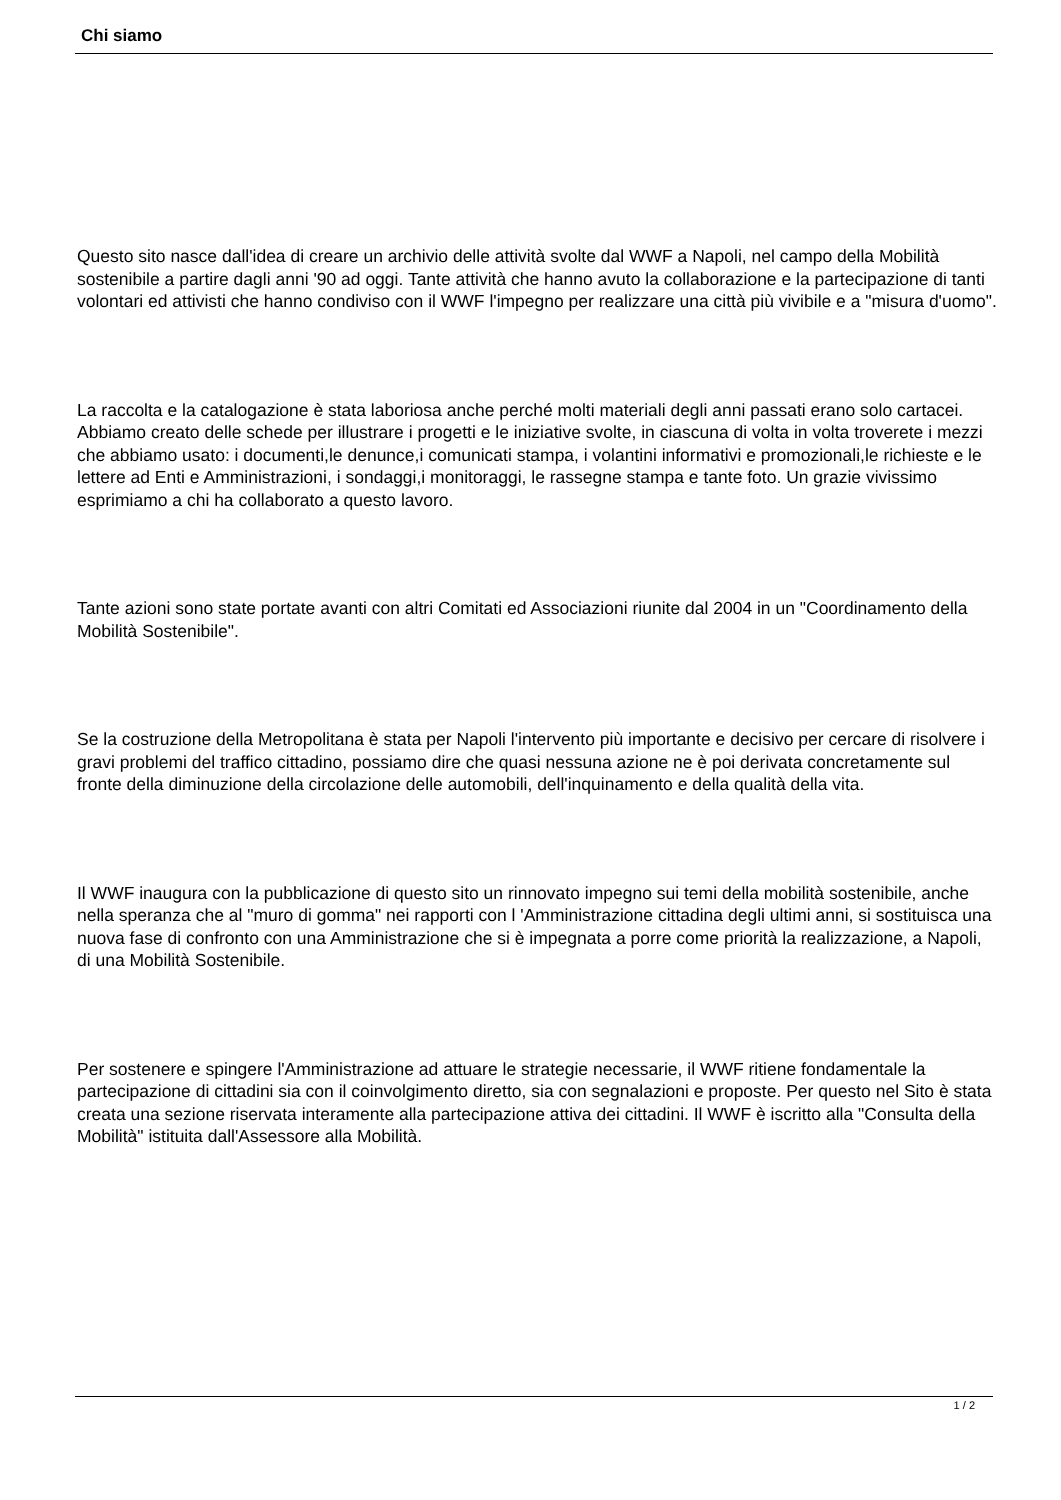Chi siamo
Questo sito nasce dall'idea di creare un archivio delle attività svolte dal WWF a Napoli, nel campo della Mobilità sostenibile a partire dagli anni '90 ad oggi. Tante attività che hanno avuto la collaborazione e la partecipazione di tanti volontari ed attivisti che hanno condiviso con il WWF l'impegno per realizzare una città più vivibile e a "misura d'uomo".
La raccolta e la catalogazione è stata laboriosa anche perché molti materiali degli anni passati erano solo cartacei. Abbiamo creato delle schede per illustrare i progetti e le iniziative svolte, in ciascuna di volta in volta troverete i mezzi che abbiamo usato: i documenti,le denunce,i comunicati stampa, i volantini informativi e promozionali,le richieste e le lettere ad Enti e Amministrazioni, i sondaggi,i monitoraggi, le rassegne stampa e tante foto. Un grazie vivissimo esprimiamo a chi ha collaborato a questo lavoro.
Tante azioni sono state portate avanti con altri Comitati ed Associazioni riunite dal 2004 in un "Coordinamento della Mobilità Sostenibile".
Se la costruzione della Metropolitana è stata per Napoli l'intervento più importante e decisivo per cercare di risolvere i gravi problemi del traffico cittadino, possiamo dire che quasi nessuna azione ne è poi derivata concretamente sul fronte della diminuzione della circolazione delle automobili, dell'inquinamento e della qualità della vita.
Il WWF inaugura con la pubblicazione di questo sito un rinnovato impegno sui temi della mobilità sostenibile, anche nella speranza che al "muro di gomma" nei rapporti con l 'Amministrazione cittadina degli ultimi anni, si sostituisca una nuova fase di confronto con una Amministrazione che si è impegnata a porre come priorità la realizzazione, a Napoli, di una Mobilità Sostenibile.
Per sostenere e spingere l'Amministrazione ad attuare le strategie necessarie, il WWF ritiene fondamentale la partecipazione di cittadini sia con il coinvolgimento diretto, sia con segnalazioni e proposte. Per questo nel Sito è stata creata una sezione riservata interamente alla partecipazione attiva dei cittadini. Il WWF è iscritto alla "Consulta della Mobilità" istituita dall'Assessore alla Mobilità.
1 / 2